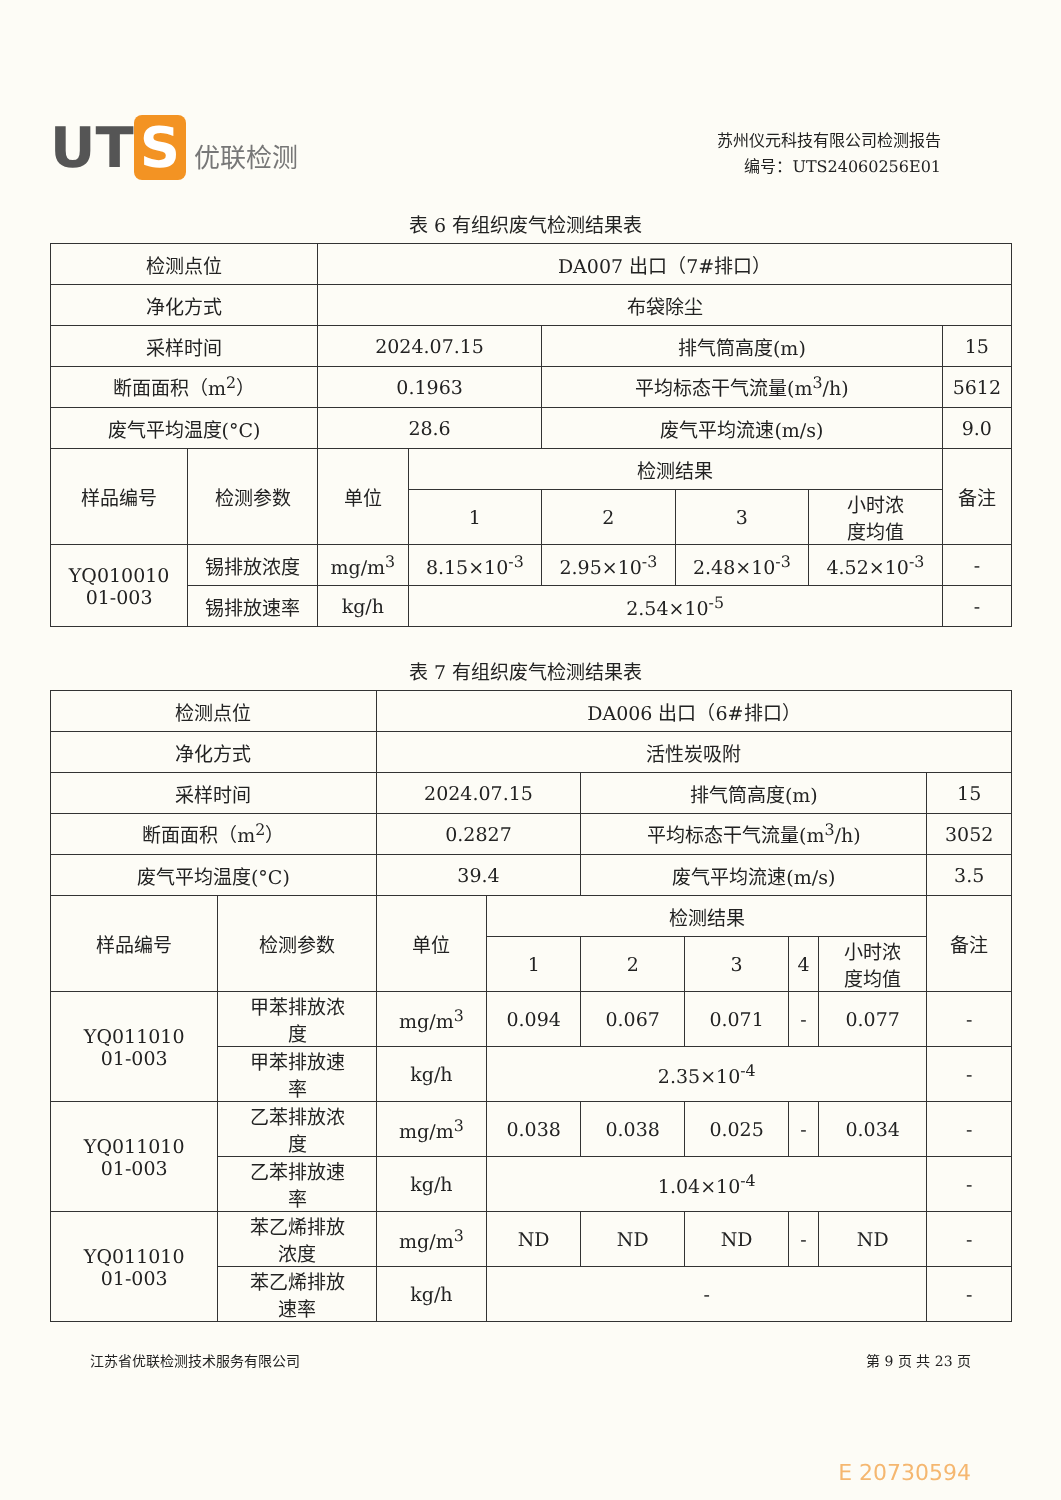UT S 优联检测
苏州仪元科技有限公司检测报告
编号：UTS24060256E01
表 6 有组织废气检测结果表
| 检测点位 | | DA007 出口（7#排口） | | | | | |
| 净化方式 | | 布袋除尘 | | | | | |
| 采样时间 | | 2024.07.15 | | 排气筒高度(m) | | | 15 |
| 断面面积（m<sup>2</sup>） | | 0.1963 | | 平均标态干气流量(m<sup>3</sup>/h) | | | 5612 |
| 废气平均温度(°C) | | 28.6 | | 废气平均流速(m/s) | | | 9.0 |
| 样品编号 | 检测参数 | 单位 | 检测结果 | | | | 备注 |
| | | | 1 | 2 | 3 | 小时浓 度均值 | |
| YQ010010 01-003 | 锡排放浓度 | mg/m<sup>3</sup> | 8.15×10<sup>-3</sup> | 2.95×10<sup>-3</sup> | 2.48×10<sup>-3</sup> | 4.52×10<sup>-3</sup> | - |
| | 锡排放速率 | kg/h | 2.54×10<sup>-5</sup> | | | | - |
表 7 有组织废气检测结果表
| 检测点位 | | DA006 出口（6#排口） | | | | | | |
| 净化方式 | | 活性炭吸附 | | | | | | |
| 采样时间 | | 2024.07.15 | | 排气筒高度(m) | | | | 15 |
| 断面面积（m<sup>2</sup>） | | 0.2827 | | 平均标态干气流量(m<sup>3</sup>/h) | | | | 3052 |
| 废气平均温度(°C) | | 39.4 | | 废气平均流速(m/s) | | | | 3.5 |
| 样品编号 | 检测参数 | 单位 | 检测结果 | | | | | 备注 |
| | | | 1 | 2 | 3 | 4 | 小时浓 度均值 | |
| YQ011010 01-003 | 甲苯排放浓 度 | mg/m<sup>3</sup> | 0.094 | 0.067 | 0.071 | - | 0.077 | - |
| | 甲苯排放速 率 | kg/h | 2.35×10<sup>-4</sup> | | | | | - |
| YQ011010 01-003 | 乙苯排放浓 度 | mg/m<sup>3</sup> | 0.038 | 0.038 | 0.025 | - | 0.034 | - |
| | 乙苯排放速 率 | kg/h | 1.04×10<sup>-4</sup> | | | | | - |
| YQ011010 01-003 | 苯乙烯排放 浓度 | mg/m<sup>3</sup> | ND | ND | ND | - | ND | - |
| | 苯乙烯排放 速率 | kg/h | - | | | | | - |
江苏省优联检测技术服务有限公司 第 9 页 共 23 页
E 20730594